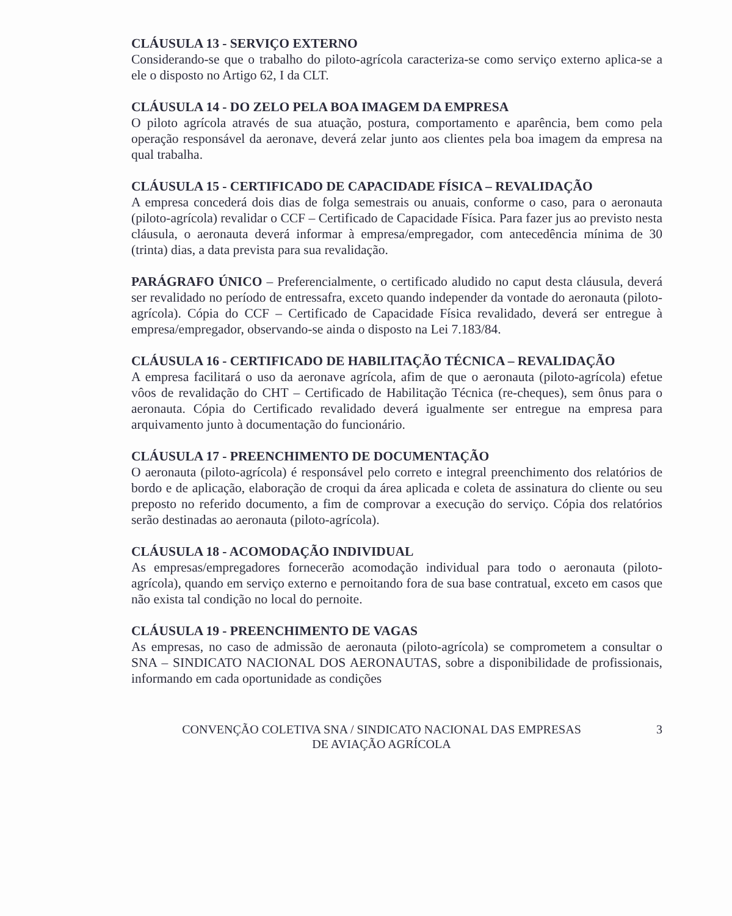CLÁUSULA 13 - SERVIÇO EXTERNO
Considerando-se que o trabalho do piloto-agrícola caracteriza-se como serviço externo aplica-se a ele o disposto no Artigo 62, I da CLT.
CLÁUSULA 14 - DO ZELO PELA BOA IMAGEM DA EMPRESA
O piloto agrícola através de sua atuação, postura, comportamento e aparência, bem como pela operação responsável da aeronave, deverá zelar junto aos clientes pela boa imagem da empresa na qual trabalha.
CLÁUSULA 15 - CERTIFICADO DE CAPACIDADE FÍSICA – REVALIDAÇÃO
A empresa concederá dois dias de folga semestrais ou anuais, conforme o caso, para o aeronauta (piloto-agrícola) revalidar o CCF – Certificado de Capacidade Física. Para fazer jus ao previsto nesta cláusula, o aeronauta deverá informar à empresa/empregador, com antecedência mínima de 30 (trinta) dias, a data prevista para sua revalidação.
PARÁGRAFO ÚNICO – Preferencialmente, o certificado aludido no caput desta cláusula, deverá ser revalidado no período de entressafra, exceto quando independer da vontade do aeronauta (piloto-agrícola). Cópia do CCF – Certificado de Capacidade Física revalidado, deverá ser entregue à empresa/empregador, observando-se ainda o disposto na Lei 7.183/84.
CLÁUSULA 16 - CERTIFICADO DE HABILITAÇÃO TÉCNICA – REVALIDAÇÃO
A empresa facilitará o uso da aeronave agrícola, afim de que o aeronauta (piloto-agrícola) efetue vôos de revalidação do CHT – Certificado de Habilitação Técnica (re-cheques), sem ônus para o aeronauta. Cópia do Certificado revalidado deverá igualmente ser entregue na empresa para arquivamento junto à documentação do funcionário.
CLÁUSULA 17 - PREENCHIMENTO DE DOCUMENTAÇÃO
O aeronauta (piloto-agrícola) é responsável pelo correto e integral preenchimento dos relatórios de bordo e de aplicação, elaboração de croqui da área aplicada e coleta de assinatura do cliente ou seu preposto no referido documento, a fim de comprovar a execução do serviço. Cópia dos relatórios serão destinadas ao aeronauta (piloto-agrícola).
CLÁUSULA 18 - ACOMODAÇÃO INDIVIDUAL
As empresas/empregadores fornecerão acomodação individual para todo o aeronauta (piloto-agrícola), quando em serviço externo e pernoitando fora de sua base contratual, exceto em casos que não exista tal condição no local do pernoite.
CLÁUSULA 19 - PREENCHIMENTO DE VAGAS
As empresas, no caso de admissão de aeronauta (piloto-agrícola) se comprometem a consultar o SNA – SINDICATO NACIONAL DOS AERONAUTAS, sobre a disponibilidade de profissionais, informando em cada oportunidade as condições
CONVENÇÃO COLETIVA SNA / SINDICATO NACIONAL DAS EMPRESAS
DE AVIAÇÃO AGRÍCOLA
3